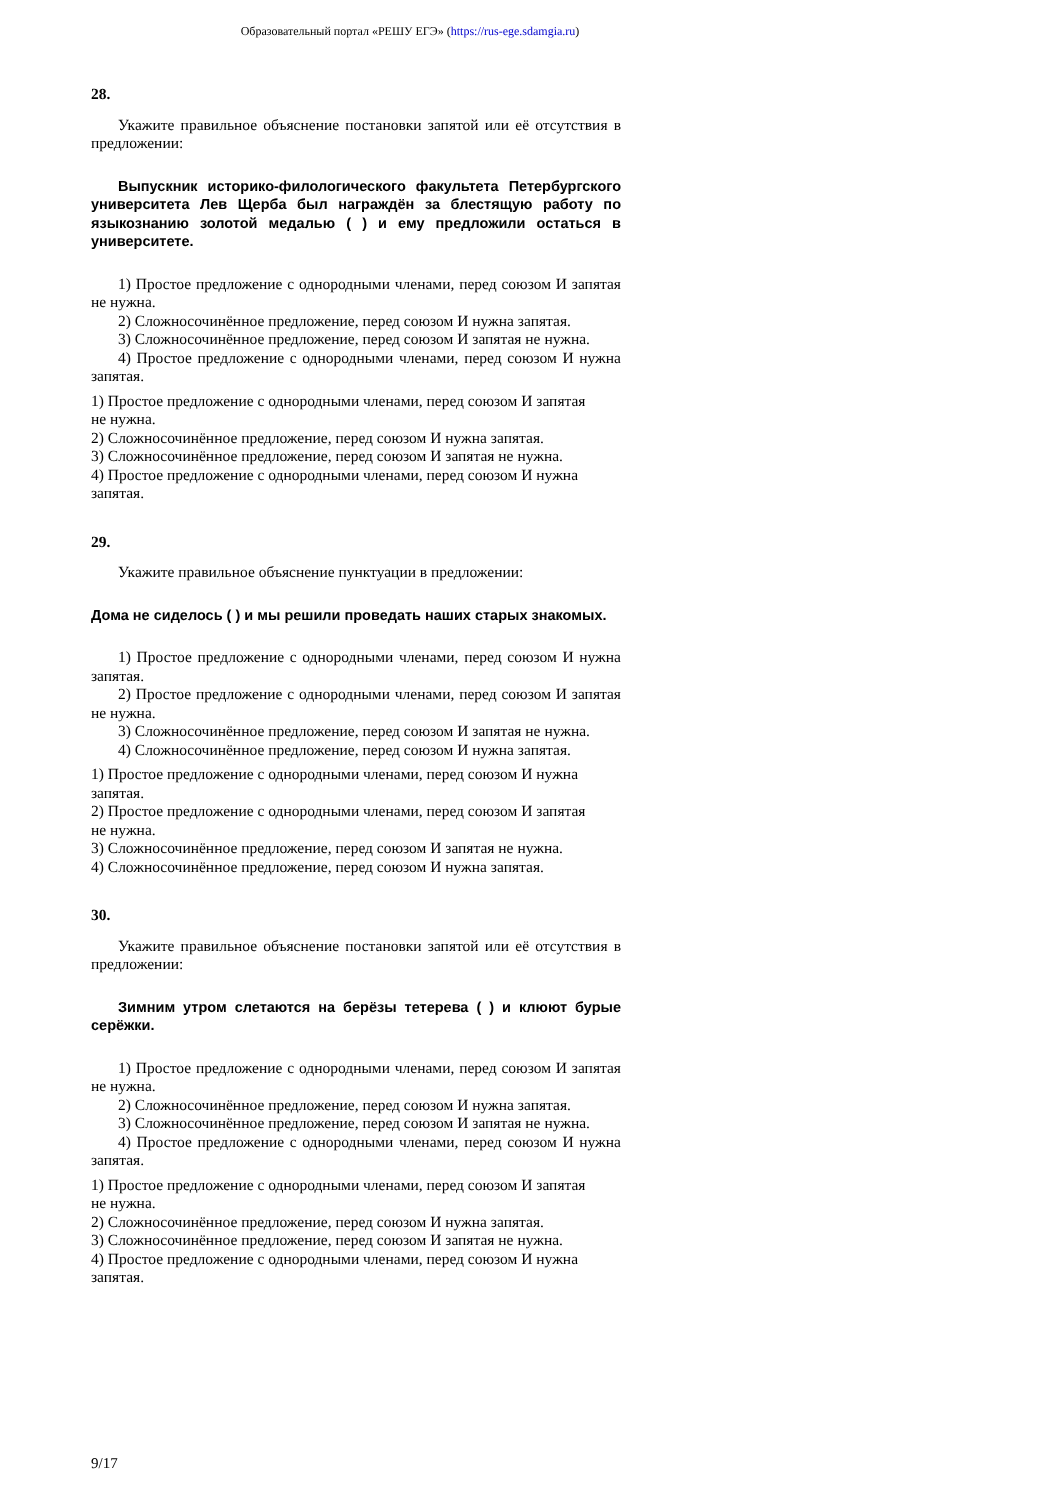Образовательный портал «РЕШУ ЕГЭ» (https://rus-ege.sdamgia.ru)
28.
Укажите правильное объяснение постановки запятой или её отсутствия в предложении:
Выпускник историко-филологического факультета Петербургского университета Лев Щерба был награждён за блестящую работу по языкознанию золотой медалью ( ) и ему предложили остаться в университете.
1) Простое предложение с однородными членами, перед союзом И запятая не нужна.
2) Сложносочинённое предложение, перед союзом И нужна запятая.
3) Сложносочинённое предложение, перед союзом И запятая не нужна.
4) Простое предложение с однородными членами, перед союзом И нужна запятая.
1) Простое предложение с однородными членами, перед союзом И запятая
не нужна.
2) Сложносочинённое предложение, перед союзом И нужна запятая.
3) Сложносочинённое предложение, перед союзом И запятая не нужна.
4) Простое предложение с однородными членами, перед союзом И нужна
запятая.
29.
Укажите правильное объяснение пунктуации в предложении:
Дома не сиделось ( ) и мы решили проведать наших старых знакомых.
1) Простое предложение с однородными членами, перед союзом И нужна запятая.
2) Простое предложение с однородными членами, перед союзом И запятая не нужна.
3) Сложносочинённое предложение, перед союзом И запятая не нужна.
4) Сложносочинённое предложение, перед союзом И нужна запятая.
1) Простое предложение с однородными членами, перед союзом И нужна
запятая.
2) Простое предложение с однородными членами, перед союзом И запятая
не нужна.
3) Сложносочинённое предложение, перед союзом И запятая не нужна.
4) Сложносочинённое предложение, перед союзом И нужна запятая.
30.
Укажите правильное объяснение постановки запятой или её отсутствия в предложении:
Зимним утром слетаются на берёзы тетерева ( ) и клюют бурые серёжки.
1) Простое предложение с однородными членами, перед союзом И запятая не нужна.
2) Сложносочинённое предложение, перед союзом И нужна запятая.
3) Сложносочинённое предложение, перед союзом И запятая не нужна.
4) Простое предложение с однородными членами, перед союзом И нужна запятая.
1) Простое предложение с однородными членами, перед союзом И запятая
не нужна.
2) Сложносочинённое предложение, перед союзом И нужна запятая.
3) Сложносочинённое предложение, перед союзом И запятая не нужна.
4) Простое предложение с однородными членами, перед союзом И нужна
запятая.
9/17